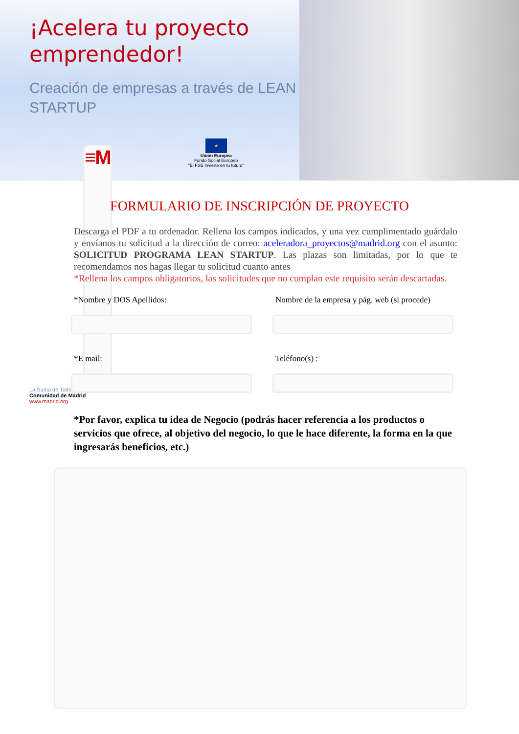¡Acelera tu proyecto emprendedor!
Creación de empresas a través de LEAN STARTUP
≡M
La Suma de Todos
Comunidad de Madrid
www.madrid.org
★
Unión Europea
Fondo Social Europeo
"El FSE invierte en tu futuro"
FORMULARIO DE INSCRIPCIÓN DE PROYECTO
Descarga el PDF a tu ordenador. Rellena los campos indicados, y una vez cumplimentado guárdalo y envíanos tu solicitud a la dirección de correo: aceleradora_proyectos@madrid.org con el asunto: SOLICITUD PROGRAMA LEAN STARTUP. Las plazas son limitadas, por lo que te recomendamos nos hagas llegar tu solicitud cuanto antes
*Rellena los campos obligatorios, las solicitudes que no cumplan este requisito serán descartadas.
*Nombre y DOS Apellidos: Nombre de la empresa y pág. web (si procede)
*E mail: Teléfono(s) :
*Por favor, explica tu idea de Negocio (podrás hacer referencia a los productos o servicios que ofrece, al objetivo del negocio, lo que le hace diferente, la forma en la que ingresarás beneficios, etc.)